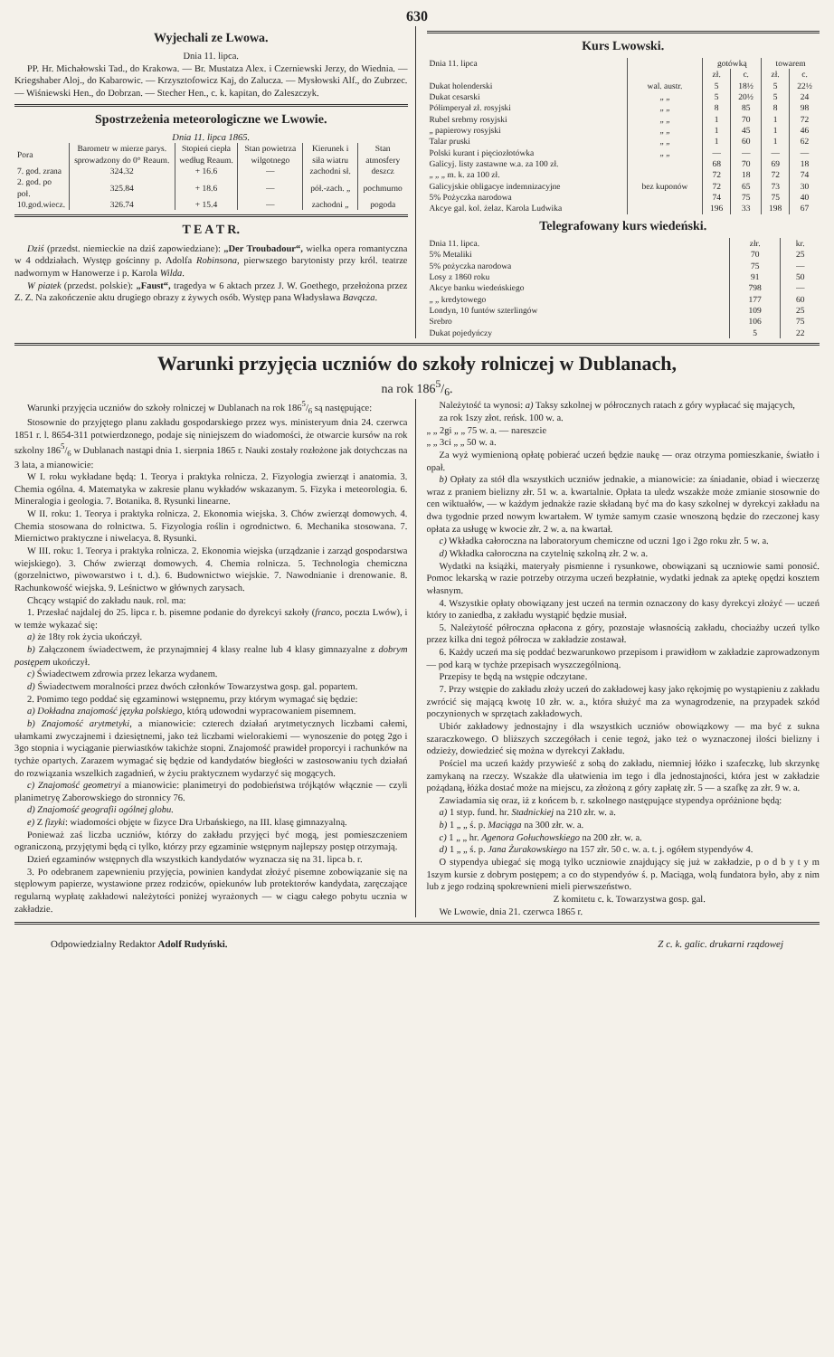630
Wyjechali ze Lwowa.
Dnia 11. lipca.
PP. Hr. Michałowski Tad., do Krakowa. — Br. Mustatza Alex. i Czerniewski Jerzy, do Wiednia. — Kriegshaber Aloj., do Kabarowic. — Krzysztofowicz Kaj, do Zalucza. — Mysłowski Alf., do Zubrzec. — Wiśniewski Hen., do Dobrzan. — Stecher Hen., c. k. kapitan, do Zaleszczyk.
Spostrzeżenia meteorologiczne we Lwowie.
Dnia 11. lipca 1865.
| Pora | Barometr w mierze parys. sprowadzony do 0° Reaum. | Stopień ciepła według Reaum. | Stan powietrza wilgotnego | Kierunek i siła wiatru | Stan atmosfery |
| --- | --- | --- | --- | --- | --- |
| 7. god. zrana | 324.32 | + 16.6 | — | zachodni sł. | deszcz |
| 2. god. po poł. | 325.84 | + 18.6 | — | pół.-zach. „ | pochmurno |
| 10.god.wiecz. | 326.74 | + 15.4 | — | zachodni „ | pogoda |
T E A T R.
Dziś (przedst. niemieckie na dziś zapowiedziane): „Der Troubadour“, wielka opera romantyczna w 4 oddziałach. Występ gościnny p. Adolfa Robinsona, pierwszego barytonisty przy król. teatrze nadwornym w Hanowerze i p. Karola Wilda.
W piatek (przedst. polskie): „Faust“, tragedya w 6 aktach przez J. W. Goethego, przełożona przez Z. Z. Na zakończenie aktu drugiego obrazy z żywych osób. Występ pana Władysława Bavącza.
Kurs Lwowski.
| Dnia 11. lipca | | gotówką | | towarem | |
| --- | --- | --- | --- | --- | --- |
| | | zł. | c. | zł. | c. |
| Dukat holenderski | wal. austr. | 5 | 18½ | 5 | 22½ |
| Dukat cesarski | „ „ | 5 | 20½ | 5 | 24 |
| Półimperyał zł. rosyjski | „ „ | 8 | 85 | 8 | 98 |
| Rubel srebrny rosyjski | „ „ | 1 | 70 | 1 | 72 |
| „ papierowy rosyjski | „ „ | 1 | 45 | 1 | 46 |
| Talar pruski | „ „ | 1 | 60 | 1 | 62 |
| Polski kurant i pięciozłotówka | „ „ | — | — | — | — |
| Galicyj. listy zastawne w.a. za 100 zł. | bez kuponów | 68 | 70 | 69 | 18 |
| „ „ „ m. k. za 100 zł. | | 72 | 18 | 72 | 74 |
| Galicyjskie obligacye indemnizacyjne | | 72 | 65 | 73 | 30 |
| 5% Pożyczka narodowa | | 74 | 75 | 75 | 40 |
| Akcye gal. kol. żelaz. Karola Ludwika | | 196 | 33 | 198 | 67 |
Telegrafowany kurs wiedeński.
| Dnia 11. lipca. | złr. | kr. |
| --- | --- | --- |
| 5% Metaliki | 70 | 25 |
| 5% pożyczka narodowa | 75 | — |
| Losy z 1860 roku | 91 | 50 |
| Akcye banku wiedeńskiego | 798 | — |
| „ „ kredytowego | 177 | 60 |
| Londyn, 10 funtów szterlingów | 109 | 25 |
| Srebro | 106 | 75 |
| Dukat pojedyńczy | 5 | 22 |
Warunki przyjęcia uczniów do szkoły rolniczej w Dublanach,
na rok 1865/6.
Warunki przyjęcia uczniów do szkoły rolniczej w Dublanach na rok 1865/6 są następujące:
Stosownie do przyjętego planu zakładu gospodarskiego przez wys. ministeryum dnia 24. czerwca 1851 r. l. 8654-311 potwierdzonego, podaje się niniejszem do wiadomości, że otwarcie kursów na rok szkolny 1865/6 w Dublanach nastąpi dnia 1. sierpnia 1865 r. Nauki zostały rozłożone jak dotychczas na 3 lata, a mianowicie:
W I. roku wykładane będą: 1. Teorya i praktyka rolnicza. 2. Fizyologia zwierząt i anatomia. 3. Chemia ogólna. 4. Matematyka w zakresie planu wykładów wskazanym. 5. Fizyka i meteorologia. 6. Mineralogia i geologia. 7. Botanika. 8. Rysunki linearne.
W II. roku: 1. Teorya i praktyka rolnicza. 2. Ekonomia wiejska. 3. Chów zwierząt domowych. 4. Chemia stosowana do rolnictwa. 5. Fizyologia roślin i ogrodnictwo. 6. Mechanika stosowana. 7. Miernictwo praktyczne i niwelacya. 8. Rysunki.
W III. roku: 1. Teorya i praktyka rolnicza. 2. Ekonomia wiejska (urządzanie i zarząd gospodarstwa wiejskiego). 3. Chów zwierząt domowych. 4. Chemia rolnicza. 5. Technologia chemiczna (gorzelnictwo, piwowarstwo i t. d.). 6. Budownictwo wiejskie. 7. Nawodnianie i drenowanie. 8. Rachunkowość wiejska. 9. Leśnictwo w głównych zarysach.
Chcący wstąpić do zakładu nauk. rol. ma:
1. Przesłać najdalej do 25. lipca r. b. pisemne podanie do dyrekcyi szkoły (franco, poczta Lwów), i w temże wykazać się:
a) że 18ty rok życia ukończył.
b) Załączonem świadectwem, że przynajmniej 4 klasy realne lub 4 klasy gimnazyalne z dobrym postępem ukończył.
c) Świadectwem zdrowia przez lekarza wydanem.
d) Świadectwem moralności przez dwóch członków Towarzystwa gosp. gal. popartem.
2. Pomimo tego poddać się egzaminowi wstępnemu, przy którym wymagać się będzie:
a) Dokładna znajomość języka polskiego, którą udowodni wypracowaniem pisemnem.
b) Znajomość arytmetyki, a mianowicie: czterech działań arytmetycznych liczbami całemi, ułamkami zwyczajnemi i dziesiętnemi, jako też liczbami wielorakiemi — wynoszenie do potęg 2go i 3go stopnia i wyciąganie pierwiastków takichże stopni. Znajomość prawideł proporcyi i rachunków na tychże opartych. Zarazem wymagać się będzie od kandydatów biegłości w zastosowaniu tych działań do rozwiązania wszelkich zagadnień, w życiu praktycznem wydarzyć się mogących.
c) Znajomość geometryi a mianowicie: planimetryi do podobieństwa trójkątów włącznie — czyli planimetryę Zaborowskiego do stronnicy 76.
d) Znajomość geografii ogólnej globu.
e) Z fizyki: wiadomości objęte w fizyce Dra Urbańskiego, na III. klasę gimnazyalną.
Ponieważ zaś liczba uczniów, którzy do zakładu przyjęci być mogą, jest pomieszczeniem ograniczoną, przyjętymi będą ci tylko, którzy przy egzaminie wstępnym najlepszy postęp otrzymają.
Dzień egzaminów wstępnych dla wszystkich kandydatów wyznacza się na 31. lipca b. r.
3. Po odebranem zapewnieniu przyjęcia, powinien kandydat złożyć pisemne zobowiązanie się na stęplowym papierze, wystawione przez rodziców, opiekunów lub protektorów kandydata, zaręczające regularną wypłatę zakładowi należytości poniżej wyrażonych — w ciągu całego pobytu ucznia w zakładzie.
Należytość ta wynosi: a) Taksy szkolnej w półrocznych ratach z góry wypłacać się mających,
za rok 1szy złot. reńsk. 100 w. a.
„ „ 2gi „ „ 75 w. a. — nareszcie
„ „ 3ci „ „ 50 w. a.
Za wyż wymienioną opłatę pobierać uczeń będzie naukę — oraz otrzyma pomieszkanie, światło i opał.
b) Opłaty za stół dla wszystkich uczniów jednakie, a mianowicie: za śniadanie, obiad i wieczerzę wraz z praniem bielizny złr. 51 w. a. kwartalnie. Opłata ta uledz wszakże może zmianie stosownie do cen wiktuałów, — w każdym jednakże razie składaną być ma do kasy szkolnej w dyrekcyi zakładu na dwa tygodnie przed nowym kwartałem. W tymże samym czasie wnoszoną będzie do rzeczonej kasy opłata za usługę w kwocie złr. 2 w. a. na kwartał.
c) Wkładka całoroczna na laboratoryum chemiczne od uczni 1go i 2go roku złr. 5 w. a.
d) Wkładka całoroczna na czytelnię szkolną złr. 2 w. a.
Wydatki na książki, materyały pismienne i rysunkowe, obowiązani są uczniowie sami ponosić. Pomoc lekarską w razie potrzeby otrzyma uczeń bezpłatnie, wydatki jednak za aptekę opędzi kosztem własnym.
4. Wszystkie opłaty obowiązany jest uczeń na termin oznaczony do kasy dyrekcyi złożyć — uczeń który to zaniedba, z zakładu wystąpić będzie musiał.
5. Należytość półroczna opłacona z góry, pozostaje własnością zakładu, chociażby uczeń tylko przez kilka dni tegoż półrocza w zakładzie zostawał.
6. Każdy uczeń ma się poddać bezwarunkowo przepisom i prawidłom w zakładzie zaprowadzonym — pod karą w tychże przepisach wyszczególnioną.
Przepisy te będą na wstępie odczytane.
7. Przy wstępie do zakładu złoży uczeń do zakładowej kasy jako rękojmię po wystąpieniu z zakładu zwrócić się mającą kwotę 10 złr. w. a., która służyć ma za wynagrodzenie, na przypadek szkód poczynionych w sprzętach zakładowych.
Ubiór zakładowy jednostajny i dla wszystkich uczniów obowiązkowy — ma być z sukna szaraczkowego. O bliższych szczegółach i cenie tegoż, jako też o wyznaczonej ilości bielizny i odzieży, dowiedzieć się można w dyrekcyi Zakładu.
Pościel ma uczeń każdy przywieść z sobą do zakładu, niemniej łóżko i szafeczkę, lub skrzynkę zamykaną na rzeczy. Wszakże dla ułatwienia im tego i dla jednostajności, która jest w zakładzie pożądaną, łóżka dostać może na miejscu, za złożoną z góry zapłatę złr. 5 — a szafkę za złr. 9 w. a.
Zawiadamia się oraz, iż z końcem b. r. szkolnego następujące stypendya opróżnione będą:
a) 1 styp. fund. hr. Stadnickiej na 210 złr. w. a.
b) 1 „ „ ś. p. Maciąga na 300 złr. w. a.
c) 1 „ „ hr. Agenora Gołuchowskiego na 200 złr. w. a.
d) 1 „ „ ś. p. Jana Żurakowskiego na 157 złr. 50 c. w. a. t. j. ogółem stypendyów 4.
O stypendya ubiegać się mogą tylko uczniowie znajdujący się już w zakładzie, p o d b y t y m 1szym kursie z dobrym postępem; a co do stypendyów ś. p. Maciąga, wolą fundatora było, aby z nim lub z jego rodziną spokrewnieni mieli pierwszeństwo.
Z komitetu c. k. Towarzystwa gosp. gal.
We Lwowie, dnia 21. czerwca 1865 r.
Odpowiedzialny Redaktor Adolf Rudyński. Z c. k. galic. drukarni rządowej